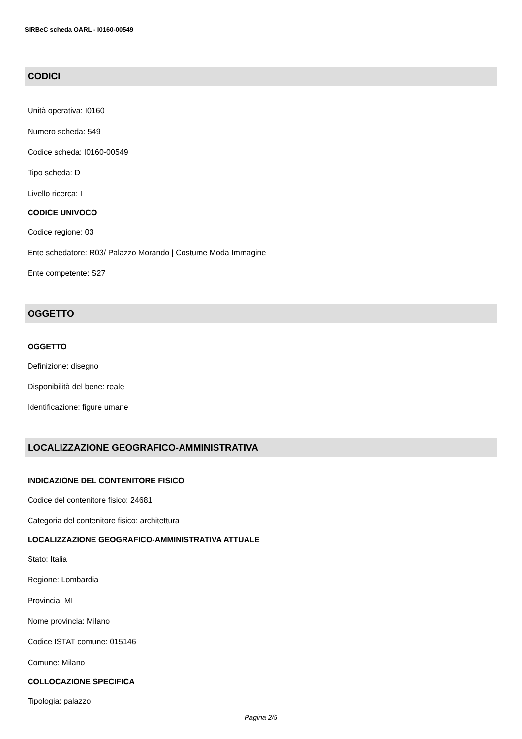SIRBeC scheda OARL - I0160-00549
CODICI
Unità operativa: I0160
Numero scheda: 549
Codice scheda: I0160-00549
Tipo scheda: D
Livello ricerca: I
CODICE UNIVOCO
Codice regione: 03
Ente schedatore: R03/ Palazzo Morando | Costume Moda Immagine
Ente competente: S27
OGGETTO
OGGETTO
Definizione: disegno
Disponibilità del bene: reale
Identificazione: figure umane
LOCALIZZAZIONE GEOGRAFICO-AMMINISTRATIVA
INDICAZIONE DEL CONTENITORE FISICO
Codice del contenitore fisico: 24681
Categoria del contenitore fisico: architettura
LOCALIZZAZIONE GEOGRAFICO-AMMINISTRATIVA ATTUALE
Stato: Italia
Regione: Lombardia
Provincia: MI
Nome provincia: Milano
Codice ISTAT comune: 015146
Comune: Milano
COLLOCAZIONE SPECIFICA
Tipologia: palazzo
Pagina 2/5